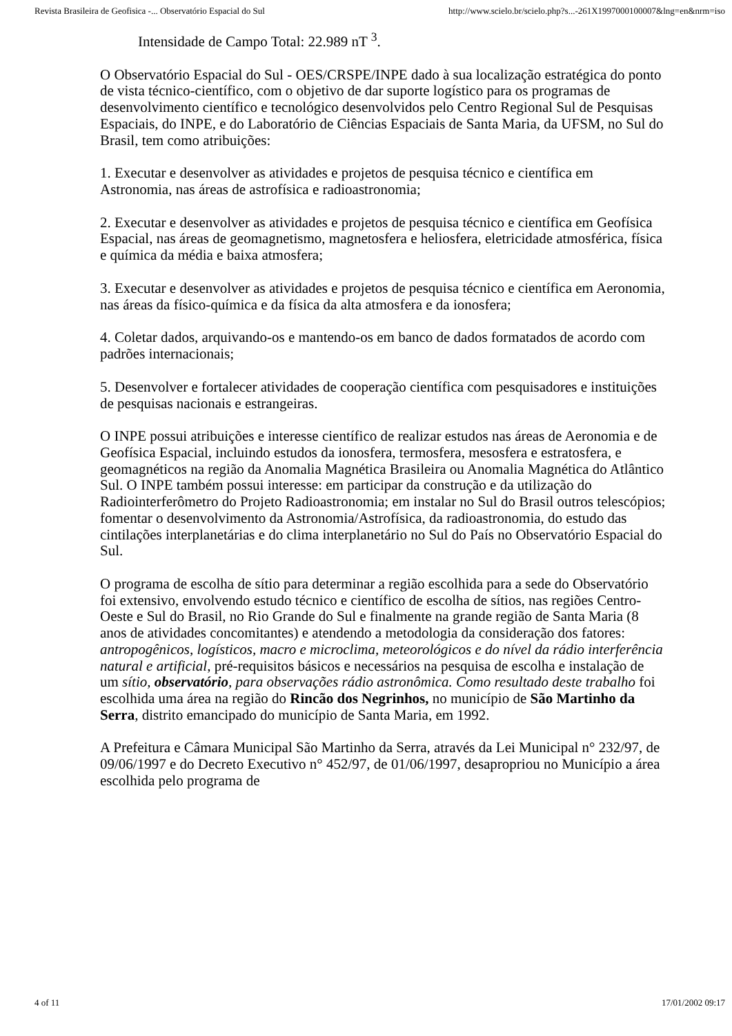Revista Brasileira de Geofisica -... Observatório Espacial do Sul http://www.scielo.br/scielo.php?s...-261X1997000100007&lng=en&nrm=iso
Intensidade de Campo Total: 22.989 nT <sup>3</sup>.
O Observatório Espacial do Sul - OES/CRSPE/INPE dado à sua localização estratégica do ponto de vista técnico-científico, com o objetivo de dar suporte logístico para os programas de desenvolvimento científico e tecnológico desenvolvidos pelo Centro Regional Sul de Pesquisas Espaciais, do INPE, e do Laboratório de Ciências Espaciais de Santa Maria, da UFSM, no Sul do Brasil, tem como atribuições:
1. Executar e desenvolver as atividades e projetos de pesquisa técnico e científica em Astronomia, nas áreas de astrofísica e radioastronomia;
2. Executar e desenvolver as atividades e projetos de pesquisa técnico e científica em Geofísica Espacial, nas áreas de geomagnetismo, magnetosfera e heliosfera, eletricidade atmosférica, física e química da média e baixa atmosfera;
3. Executar e desenvolver as atividades e projetos de pesquisa técnico e científica em Aeronomia, nas áreas da físico-química e da física da alta atmosfera e da ionosfera;
4. Coletar dados, arquivando-os e mantendo-os em banco de dados formatados de acordo com padrões internacionais;
5. Desenvolver e fortalecer atividades de cooperação científica com pesquisadores e instituições de pesquisas nacionais e estrangeiras.
O INPE possui atribuições e interesse científico de realizar estudos nas áreas de Aeronomia e de Geofísica Espacial, incluindo estudos da ionosfera, termosfera, mesosfera e estratosfera, e geomagnéticos na região da Anomalia Magnética Brasileira ou Anomalia Magnética do Atlântico Sul. O INPE também possui interesse: em participar da construção e da utilização do Radiointerferômetro do Projeto Radioastronomia; em instalar no Sul do Brasil outros telescópios; fomentar o desenvolvimento da Astronomia/Astrofísica, da radioastronomia, do estudo das cintilações interplanetárias e do clima interplanetário no Sul do País no Observatório Espacial do Sul.
O programa de escolha de sítio para determinar a região escolhida para a sede do Observatório foi extensivo, envolvendo estudo técnico e científico de escolha de sítios, nas regiões Centro-Oeste e Sul do Brasil, no Rio Grande do Sul e finalmente na grande região de Santa Maria (8 anos de atividades concomitantes) e atendendo a metodologia da consideração dos fatores: antropogênicos, logísticos, macro e microclima, meteorológicos e do nível da rádio interferência natural e artificial, pré-requisitos básicos e necessários na pesquisa de escolha e instalação de um sítio, observatório, para observações rádio astronômica. Como resultado deste trabalho foi escolhida uma área na região do Rincão dos Negrinhos, no município de São Martinho da Serra, distrito emancipado do município de Santa Maria, em 1992.
A Prefeitura e Câmara Municipal São Martinho da Serra, através da Lei Municipal n° 232/97, de 09/06/1997 e do Decreto Executivo n° 452/97, de 01/06/1997, desapropriou no Município a área escolhida pelo programa de
4 of 11 17/01/2002 09:17